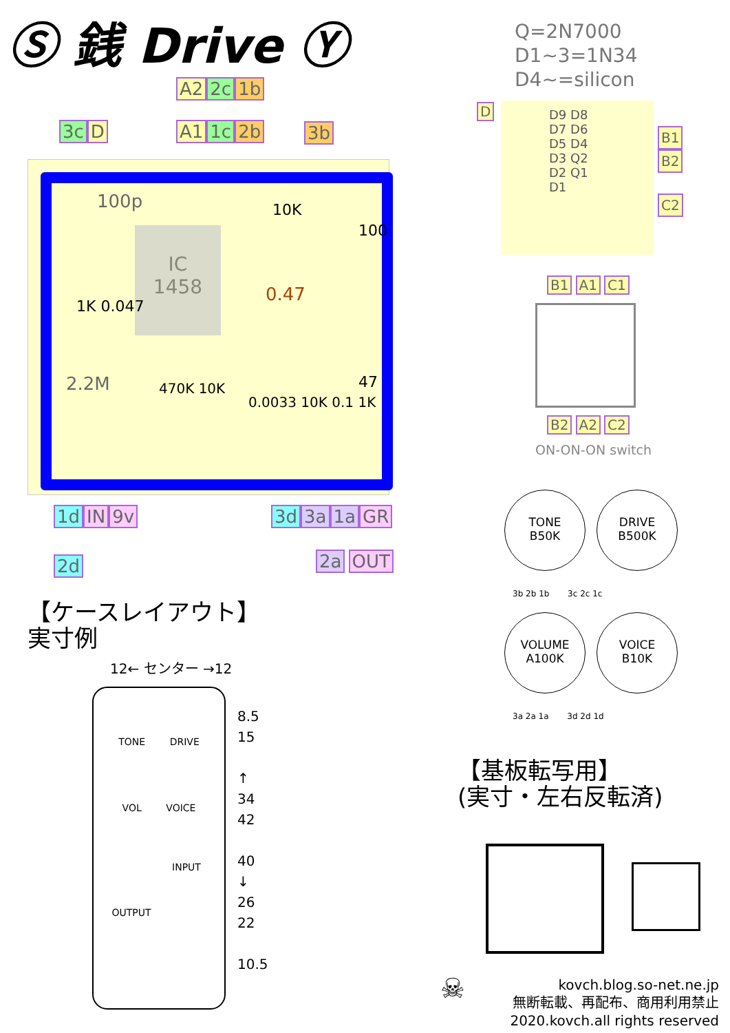Ⓢ 銭 Drive Ⓨ
Q=2N7000
D1~3=1N34
D4~=silicon
A2 2c 1b
3c D A1 1c 2b 3b
IC
1458
100p
0.47
2.2M
10K
1K 0.047
470K 10K
0.0033 10K 0.1 1K
100
47
1d IN 9v
2d
3d 3a 1a GR
2a OUT
D
D9 D8 D7 D6 D5 D4 D3 Q2 D2 Q1 D1
B1
B2
C2
B1 A1 C1
B2 A2 C2
ON-ON-ON switch
TONE
B50K
DRIVE
B500K
3b 2b 1b 3c 2c 1c
VOLUME
A100K
VOICE
B10K
3a 2a 1a 3d 2d 1d
【ケースレイアウト】
実寸例
12← センター →12
TONE DRIVE
VOL VOICE
INPUT
OUTPUT
8.5
15
↑
34
42
40
↓
26
22
10.5
【基板転写用】
(実寸・左右反転済)
☠
kovch.blog.so-net.ne.jp
無断転載、再配布、商用利用禁止
2020.kovch.all rights reserved